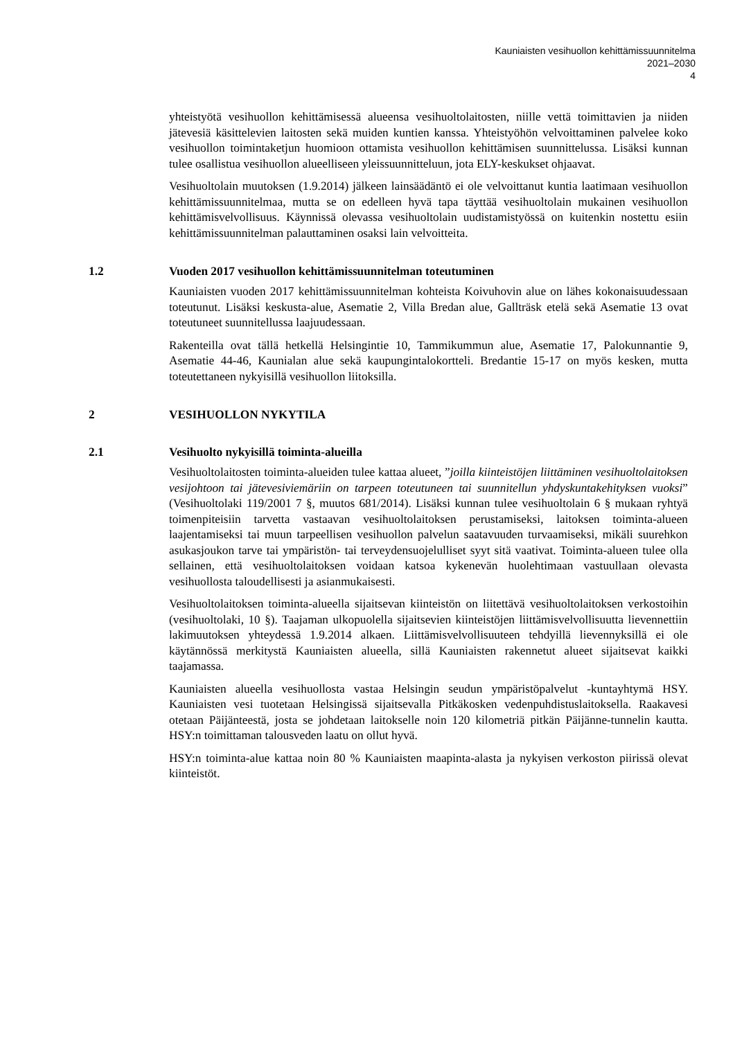Kauniaisten vesihuollon kehittämissuunnitelma
2021–2030
4
yhteistyötä vesihuollon kehittämisessä alueensa vesihuoltolaitosten, niille vettä toimittavien ja niiden jätevesiä käsittelevien laitosten sekä muiden kuntien kanssa. Yhteistyöhön velvoittaminen palvelee koko vesihuollon toimintaketjun huomioon ottamista vesihuollon kehittämisen suunnittelussa. Lisäksi kunnan tulee osallistua vesihuollon alueelliseen yleissuunnitteluun, jota ELY-keskukset ohjaavat.
Vesihuoltolain muutoksen (1.9.2014) jälkeen lainsäädäntö ei ole velvoittanut kuntia laatimaan vesihuollon kehittämissuunnitelmaa, mutta se on edelleen hyvä tapa täyttää vesihuoltolain mukainen vesihuollon kehittämisvelvollisuus. Käynnissä olevassa vesihuoltolain uudistamistyössä on kuitenkin nostettu esiin kehittämissuunnitelman palauttaminen osaksi lain velvoitteita.
1.2 Vuoden 2017 vesihuollon kehittämissuunnitelman toteutuminen
Kauniaisten vuoden 2017 kehittämissuunnitelman kohteista Koivuhovin alue on lähes kokonaisuudessaan toteutunut. Lisäksi keskusta-alue, Asematie 2, Villa Bredan alue, Gallträsk etelä sekä Asematie 13 ovat toteutuneet suunnitellussa laajuudessaan.
Rakenteilla ovat tällä hetkellä Helsingintie 10, Tammikummun alue, Asematie 17, Palokunnantie 9, Asematie 44-46, Kaunialan alue sekä kaupungintalokortteli. Bredantie 15-17 on myös kesken, mutta toteutettaneen nykyisillä vesihuollon liitoksilla.
2 VESIHUOLLON NYKYTILA
2.1 Vesihuolto nykyisillä toiminta-alueilla
Vesihuoltolaitosten toiminta-alueiden tulee kattaa alueet, ”joilla kiinteistöjen liittäminen vesihuoltolaitoksen vesijohtoon tai jätevesiviemäriin on tarpeen toteutuneen tai suunnitellun yhdyskuntakehityksen vuoksi” (Vesihuoltolaki 119/2001 7 §, muutos 681/2014). Lisäksi kunnan tulee vesihuoltolain 6 § mukaan ryhtyä toimenpiteisiin tarvetta vastaavan vesihuoltolaitoksen perustamiseksi, laitoksen toiminta-alueen laajentamiseksi tai muun tarpeellisen vesihuollon palvelun saatavuuden turvaamiseksi, mikäli suurehkon asukasjoukon tarve tai ympäristön- tai terveydensuojelulliset syyt sitä vaativat. Toiminta-alueen tulee olla sellainen, että vesihuoltolaitoksen voidaan katsoa kykenevän huolehtimaan vastuullaan olevasta vesihuollosta taloudellisesti ja asianmukaisesti.
Vesihuoltolaitoksen toiminta-alueella sijaitsevan kiinteistön on liitettävä vesihuoltolaitoksen verkostoihin (vesihuoltolaki, 10 §). Taajaman ulkopuolella sijaitsevien kiinteistöjen liittämisvelvollisuutta lievennettiin lakimuutoksen yhteydessä 1.9.2014 alkaen. Liittämisvelvollisuuteen tehdyillä lievennyksillä ei ole käytännössä merkitystä Kauniaisten alueella, sillä Kauniaisten rakennetut alueet sijaitsevat kaikki taajamassa.
Kauniaisten alueella vesihuollosta vastaa Helsingin seudun ympäristöpalvelut -kuntayhtymä HSY. Kauniaisten vesi tuotetaan Helsingissä sijaitsevalla Pitkäkosken vedenpuhdistuslaitoksella. Raakavesi otetaan Päijänteestä, josta se johdetaan laitokselle noin 120 kilometriä pitkän Päijänne-tunnelin kautta. HSY:n toimittaman talousveden laatu on ollut hyvä.
HSY:n toiminta-alue kattaa noin 80 % Kauniaisten maapinta-alasta ja nykyisen verkoston piirissä olevat kiinteistöt.